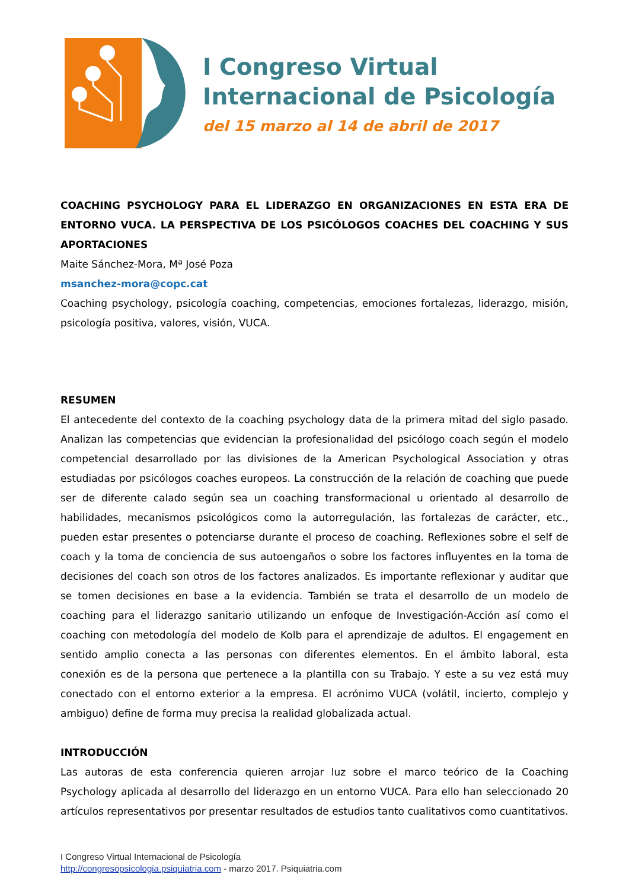I Congreso Virtual
Internacional de Psicología
del 15 marzo al 14 de abril de 2017
COACHING PSYCHOLOGY PARA EL LIDERAZGO EN ORGANIZACIONES EN ESTA ERA DE ENTORNO VUCA. LA PERSPECTIVA DE LOS PSICÓLOGOS COACHES DEL COACHING Y SUS APORTACIONES
Maite Sánchez-Mora, Mª José Poza
msanchez-mora@copc.cat
Coaching psychology, psicología coaching, competencias, emociones fortalezas, liderazgo, misión, psicología positiva, valores, visión, VUCA.
RESUMEN
El antecedente del contexto de la coaching psychology data de la primera mitad del siglo pasado. Analizan las competencias que evidencian la profesionalidad del psicólogo coach según el modelo competencial desarrollado por las divisiones de la American Psychological Association y otras estudiadas por psicólogos coaches europeos. La construcción de la relación de coaching que puede ser de diferente calado según sea un coaching transformacional u orientado al desarrollo de habilidades, mecanismos psicológicos como la autorregulación, las fortalezas de carácter, etc., pueden estar presentes o potenciarse durante el proceso de coaching. Reflexiones sobre el self de coach y la toma de conciencia de sus autoengaños o sobre los factores influyentes en la toma de decisiones del coach son otros de los factores analizados. Es importante reflexionar y auditar que se tomen decisiones en base a la evidencia. También se trata el desarrollo de un modelo de coaching para el liderazgo sanitario utilizando un enfoque de Investigación-Acción así como el coaching con metodología del modelo de Kolb para el aprendizaje de adultos. El engagement en sentido amplio conecta a las personas con diferentes elementos. En el ámbito laboral, esta conexión es de la persona que pertenece a la plantilla con su Trabajo. Y este a su vez está muy conectado con el entorno exterior a la empresa. El acrónimo VUCA (volátil, incierto, complejo y ambiguo) define de forma muy precisa la realidad globalizada actual.
INTRODUCCIÓN
Las autoras de esta conferencia quieren arrojar luz sobre el marco teórico de la Coaching Psychology aplicada al desarrollo del liderazgo en un entorno VUCA. Para ello han seleccionado 20 artículos representativos por presentar resultados de estudios tanto cualitativos como cuantitativos.
I Congreso Virtual Internacional de Psicología
http://congresopsicologia.psiquiatria.com - marzo 2017. Psiquiatria.com